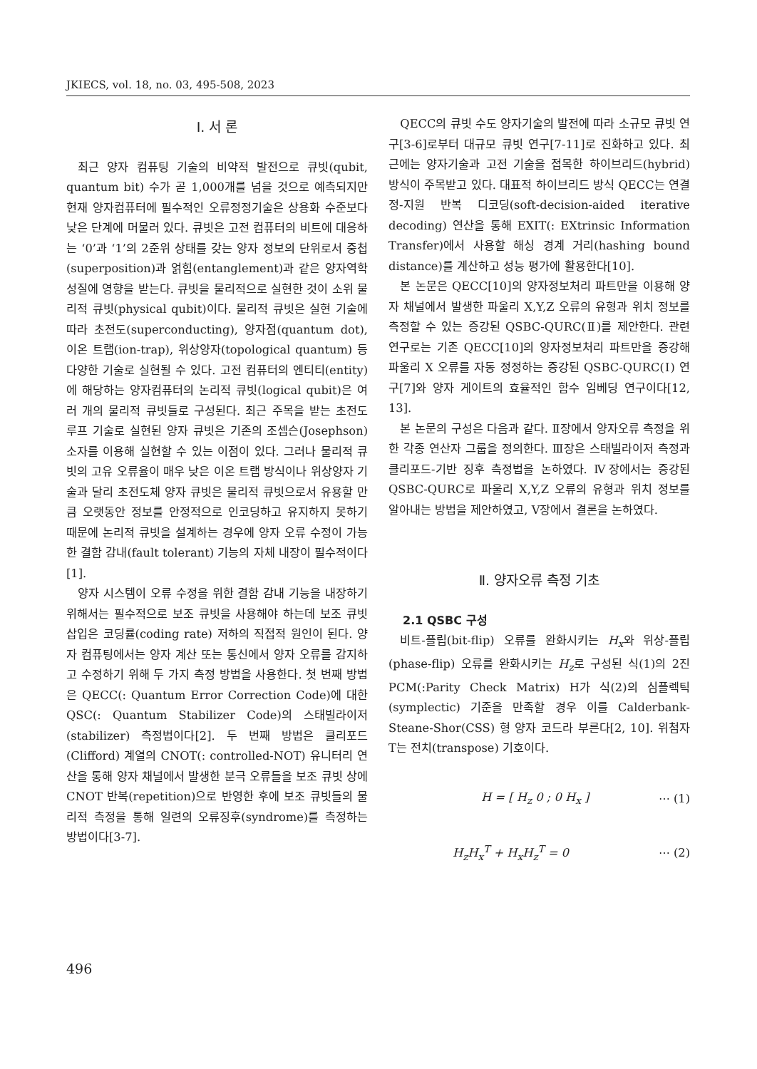JKIECS, vol. 18, no. 03, 495-508, 2023
Ⅰ. 서 론
최근 양자 컴퓨팅 기술의 비약적 발전으로 큐빗(qubit, quantum bit) 수가 곧 1,000개를 넘을 것으로 예측되지만 현재 양자컴퓨터에 필수적인 오류정정기술은 상용화 수준보다 낮은 단계에 머물러 있다. 큐빗은 고전 컴퓨터의 비트에 대응하는 ‘0’과 ‘1’의 2준위 상태를 갖는 양자 정보의 단위로서 중첩(superposition)과 얽힘(entanglement)과 같은 양자역학 성질에 영향을 받는다. 큐빗을 물리적으로 실현한 것이 소위 물리적 큐빗(physical qubit)이다. 물리적 큐빗은 실현 기술에 따라 초전도(superconducting), 양자점(quantum dot), 이온 트랩(ion-trap), 위상양자(topological quantum) 등 다양한 기술로 실현될 수 있다. 고전 컴퓨터의 엔티티(entity)에 해당하는 양자컴퓨터의 논리적 큐빗(logical qubit)은 여러 개의 물리적 큐빗들로 구성된다. 최근 주목을 받는 초전도 루프 기술로 실현된 양자 큐빗은 기존의 조셉슨(Josephson) 소자를 이용해 실현할 수 있는 이점이 있다. 그러나 물리적 큐빗의 고유 오류율이 매우 낮은 이온 트랩 방식이나 위상양자 기술과 달리 초전도체 양자 큐빗은 물리적 큐빗으로서 유용할 만큼 오랫동안 정보를 안정적으로 인코딩하고 유지하지 못하기 때문에 논리적 큐빗을 설계하는 경우에 양자 오류 수정이 가능한 결함 감내(fault tolerant) 기능의 자체 내장이 필수적이다[1].
양자 시스템이 오류 수정을 위한 결함 감내 기능을 내장하기 위해서는 필수적으로 보조 큐빗을 사용해야 하는데 보조 큐빗 삽입은 코딩률(coding rate) 저하의 직접적 원인이 된다. 양자 컴퓨팅에서는 양자 계산 또는 통신에서 양자 오류를 감지하고 수정하기 위해 두 가지 측정 방법을 사용한다. 첫 번째 방법은 QECC(: Quantum Error Correction Code)에 대한 QSC(: Quantum Stabilizer Code)의 스태빌라이저 (stabilizer) 측정법이다[2]. 두 번째 방법은 클리포드(Clifford) 계열의 CNOT(: controlled-NOT) 유니터리 연산을 통해 양자 채널에서 발생한 분극 오류들을 보조 큐빗 상에 CNOT 반복(repetition)으로 반영한 후에 보조 큐빗들의 물리적 측정을 통해 일련의 오류징후(syndrome)를 측정하는 방법이다[3-7].
QECC의 큐빗 수도 양자기술의 발전에 따라 소규모 큐빗 연구[3-6]로부터 대규모 큐빗 연구[7-11]로 진화하고 있다. 최근에는 양자기술과 고전 기술을 접목한 하이브리드(hybrid) 방식이 주목받고 있다. 대표적 하이브리드 방식 QECC는 연결정-지원 반복 디코딩(soft-decision-aided iterative decoding) 연산을 통해 EXIT(: EXtrinsic Information Transfer)에서 사용할 해싱 경계 거리(hashing bound distance)를 계산하고 성능 평가에 활용한다[10].
본 논문은 QECC[10]의 양자정보처리 파트만을 이용해 양자 채널에서 발생한 파울리 X,Y,Z 오류의 유형과 위치 정보를 측정할 수 있는 증강된 QSBC-QURC(Ⅱ)를 제안한다. 관련 연구로는 기존 QECC[10]의 양자정보처리 파트만을 증강해 파울리 X 오류를 자동 정정하는 증강된 QSBC-QURC(Ⅰ) 연구[7]와 양자 게이트의 효율적인 함수 임베딩 연구이다[12, 13].
본 논문의 구성은 다음과 같다. Ⅱ장에서 양자오류 측정을 위한 각종 연산자 그룹을 정의한다. Ⅲ장은 스태빌라이저 측정과 클리포드-기반 징후 측정법을 논하였다. Ⅳ장에서는 증강된 QSBC-QURC로 파울리 X,Y,Z 오류의 유형과 위치 정보를 알아내는 방법을 제안하였고, Ⅴ장에서 결론을 논하였다.
Ⅱ. 양자오류 측정 기초
2.1 QSBC 구성
비트-플립(bit-flip) 오류를 완화시키는 H<sub>x</sub>와 위상-플립(phase-flip) 오류를 완화시키는 H<sub>z</sub>로 구성된 식(1)의 2진 PCM(:Parity Check Matrix) H가 식(2)의 심플렉틱(symplectic) 기준을 만족할 경우 이를 Calderbank- Steane-Shor(CSS) 형 양자 코드라 부른다[2, 10]. 위첨자 T는 전치(transpose) 기호이다.
H = [ H<sub>z</sub> 0 ; 0 H<sub>x</sub> ] ⋯ (1)
H<sub>z</sub>H<sub>x</sub><sup>T</sup> + H<sub>x</sub>H<sub>z</sub><sup>T</sup> = 0 ⋯ (2)
496